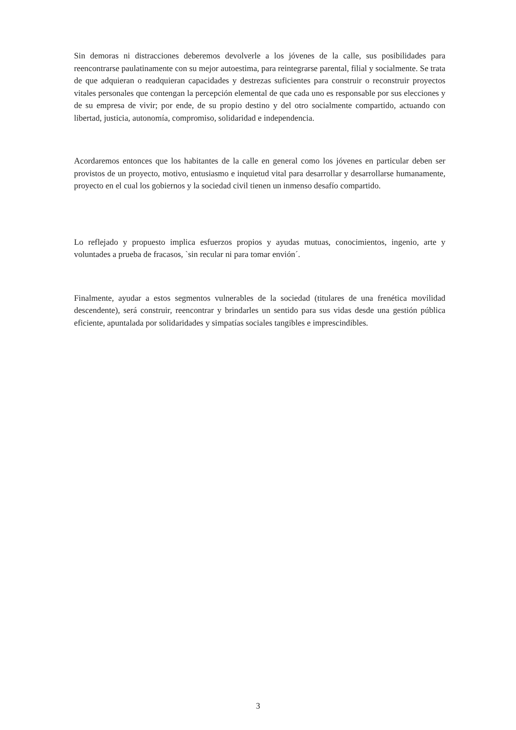Sin demoras ni distracciones deberemos devolverle a los jóvenes de la calle, sus posibilidades para reencontrarse paulatinamente con su mejor autoestima, para reintegrarse parental, filial y socialmente. Se trata de que adquieran o readquieran capacidades y destrezas suficientes para construir o reconstruir proyectos vitales personales que contengan la percepción elemental de que cada uno es responsable por sus elecciones y de su empresa de vivir; por ende, de su propio destino y del otro socialmente compartido, actuando con libertad, justicia, autonomía, compromiso, solidaridad e independencia.
Acordaremos entonces que los habitantes de la calle en general como los jóvenes en particular deben ser provistos de un proyecto, motivo, entusiasmo e inquietud vital para desarrollar y desarrollarse humanamente, proyecto en el cual los gobiernos y la sociedad civil tienen un inmenso desafío compartido.
Lo reflejado y propuesto implica esfuerzos propios y ayudas mutuas, conocimientos, ingenio, arte y voluntades a prueba de fracasos, `sin recular ni para tomar envión´.
Finalmente, ayudar a estos segmentos vulnerables de la sociedad (titulares de una frenética movilidad descendente), será construir, reencontrar y brindarles un sentido para sus vidas desde una gestión pública eficiente, apuntalada por solidaridades y simpatías sociales tangibles e imprescindibles.
3